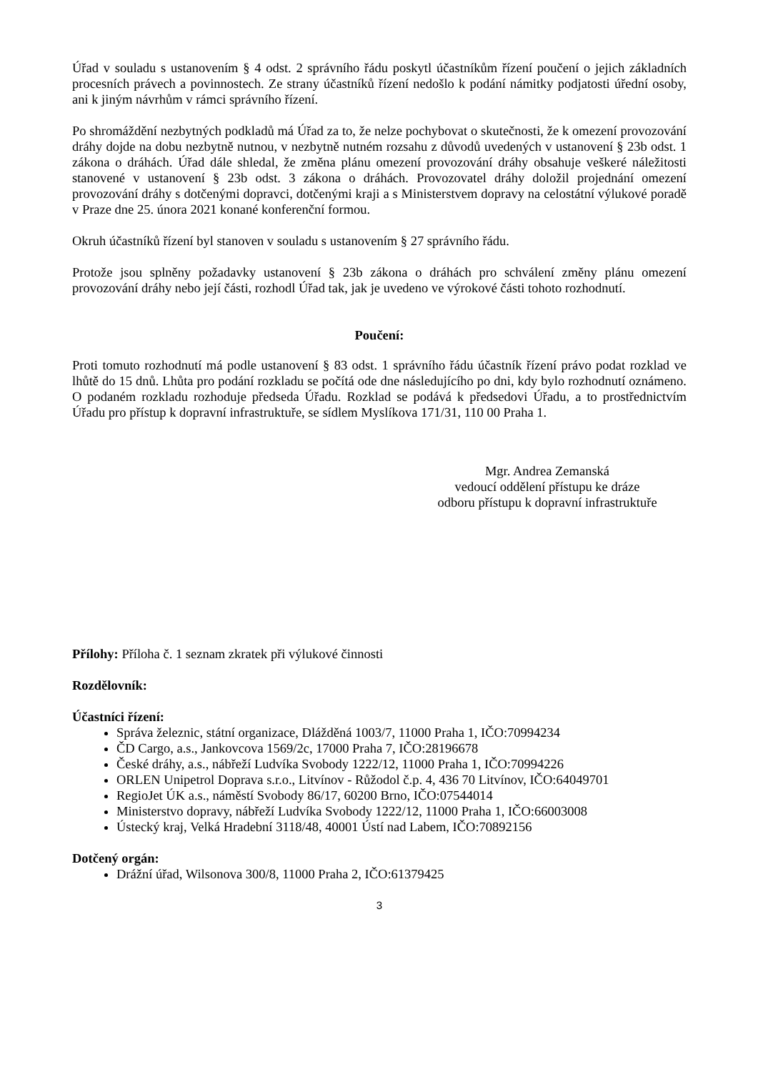Úřad v souladu s ustanovením § 4 odst. 2 správního řádu poskytl účastníkům řízení poučení o jejich základních procesních právech a povinnostech. Ze strany účastníků řízení nedošlo k podání námitky podjatosti úřední osoby, ani k jiným návrhům v rámci správního řízení.
Po shromáždění nezbytných podkladů má Úřad za to, že nelze pochybovat o skutečnosti, že k omezení provozování dráhy dojde na dobu nezbytně nutnou, v nezbytně nutném rozsahu z důvodů uvedených v ustanovení § 23b odst. 1 zákona o dráhách. Úřad dále shledal, že změna plánu omezení provozování dráhy obsahuje veškeré náležitosti stanovené v ustanovení § 23b odst. 3 zákona o dráhách. Provozovatel dráhy doložil projednání omezení provozování dráhy s dotčenými dopravci, dotčenými kraji a s Ministerstvem dopravy na celostátní výlukové poradě v Praze dne 25. února 2021 konané konferenční formou.
Okruh účastníků řízení byl stanoven v souladu s ustanovením § 27 správního řádu.
Protože jsou splněny požadavky ustanovení § 23b zákona o dráhách pro schválení změny plánu omezení provozování dráhy nebo její části, rozhodl Úřad tak, jak je uvedeno ve výrokové části tohoto rozhodnutí.
Poučení:
Proti tomuto rozhodnutí má podle ustanovení § 83 odst. 1 správního řádu účastník řízení právo podat rozklad ve lhůtě do 15 dnů. Lhůta pro podání rozkladu se počítá ode dne následujícího po dni, kdy bylo rozhodnutí oznámeno. O podaném rozkladu rozhoduje předseda Úřadu. Rozklad se podává k předsedovi Úřadu, a to prostřednictvím Úřadu pro přístup k dopravní infrastruktuře, se sídlem Myslíkova 171/31, 110 00 Praha 1.
Mgr. Andrea Zemanská
vedoucí oddělení přístupu ke dráze
odboru přístupu k dopravní infrastruktuře
Přílohy: Příloha č. 1 seznam zkratek při výlukové činnosti
Rozdělovník:
Účastníci řízení:
Správa železnic, státní organizace, Dlážděná 1003/7, 11000 Praha 1, IČO:70994234
ČD Cargo, a.s., Jankovcova 1569/2c, 17000 Praha 7, IČO:28196678
České dráhy, a.s., nábřeží Ludvíka Svobody 1222/12, 11000 Praha 1, IČO:70994226
ORLEN Unipetrol Doprava s.r.o., Litvínov - Růžodol č.p. 4, 436 70 Litvínov, IČO:64049701
RegioJet ÚK a.s., náměstí Svobody 86/17, 60200 Brno, IČO:07544014
Ministerstvo dopravy, nábřeží Ludvíka Svobody 1222/12, 11000 Praha 1, IČO:66003008
Ústecký kraj, Velká Hradební 3118/48, 40001 Ústí nad Labem, IČO:70892156
Dotčený orgán:
Drážní úřad, Wilsonova 300/8, 11000 Praha 2, IČO:61379425
3